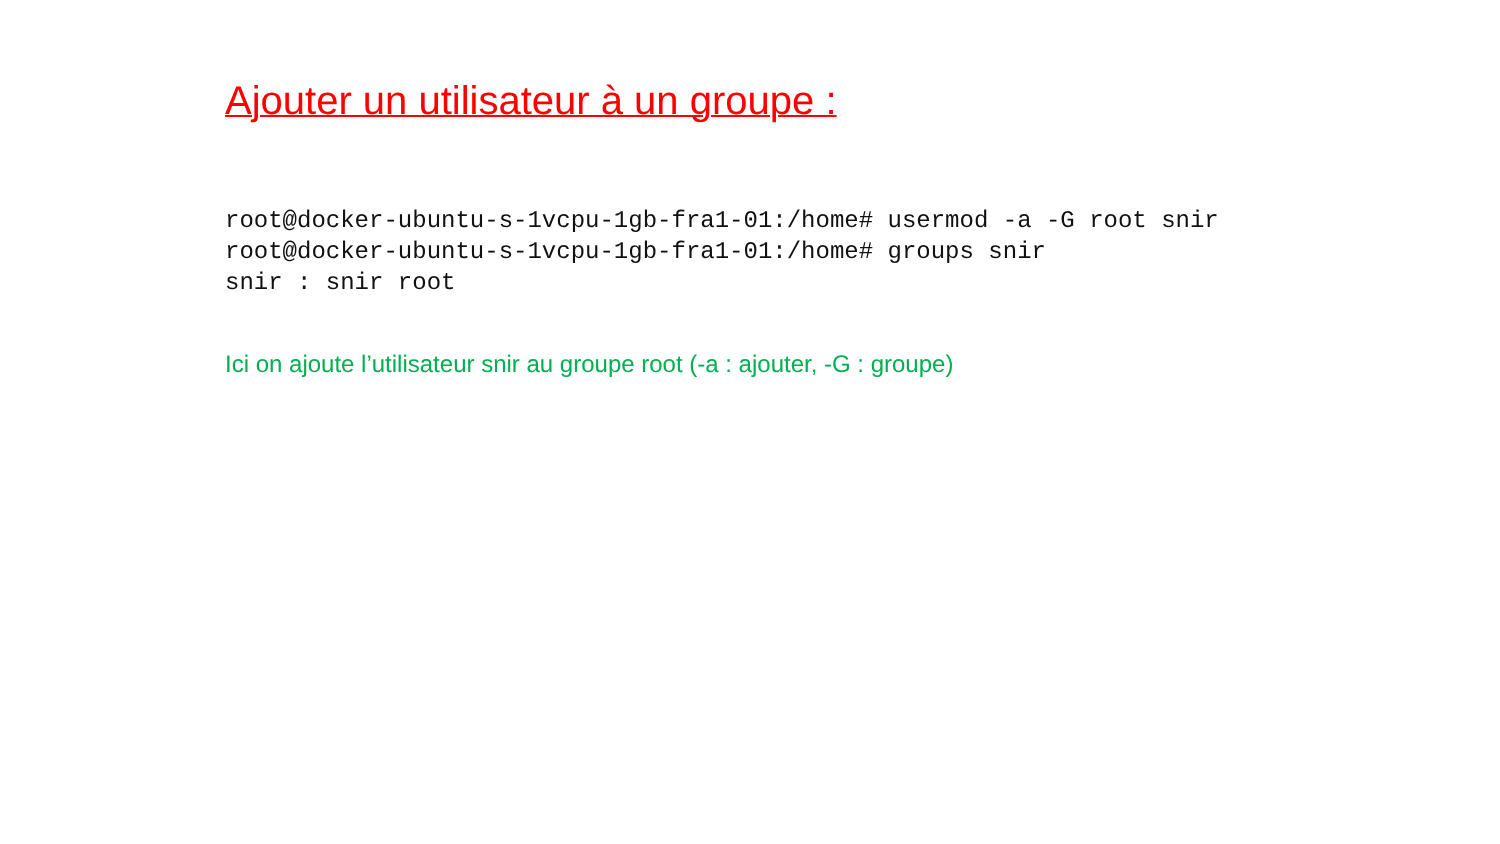Ajouter un utilisateur à un groupe :
root@docker-ubuntu-s-1vcpu-1gb-fra1-01:/home# usermod -a -G root snir
root@docker-ubuntu-s-1vcpu-1gb-fra1-01:/home# groups snir
snir : snir root
Ici on ajoute l’utilisateur snir au groupe root (-a : ajouter, -G : groupe)